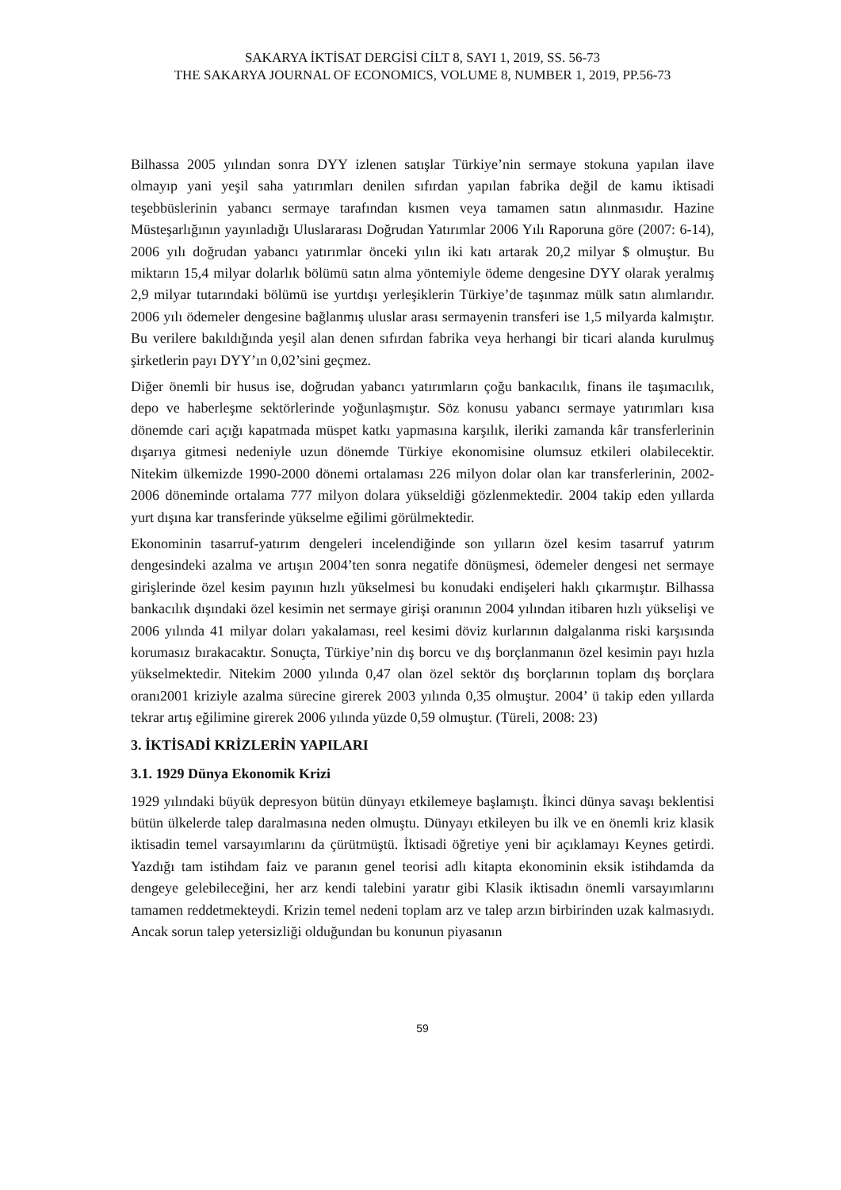SAKARYA İKTİSAT DERGİSİ CİLT 8, SAYI 1, 2019, SS. 56-73
THE SAKARYA JOURNAL OF ECONOMICS, VOLUME 8, NUMBER 1, 2019, PP.56-73
Bilhassa 2005 yılından sonra DYY izlenen satışlar Türkiye’nin sermaye stokuna yapılan ilave olmayıp yani yeşil saha yatırımları denilen sıfırdan yapılan fabrika değil de kamu iktisadi teşebbüslerinin yabancı sermaye tarafından kısmen veya tamamen satın alınmasıdır. Hazine Müsteşarlığının yayınladığı Uluslararası Doğrudan Yatırımlar 2006 Yılı Raporuna göre (2007: 6-14), 2006 yılı doğrudan yabancı yatırımlar önceki yılın iki katı artarak 20,2 milyar $ olmuştur. Bu miktarın 15,4 milyar dolarlık bölümü satın alma yöntemiyle ödeme dengesine DYY olarak yeralmış 2,9 milyar tutarındaki bölümü ise yurtdışı yerleşiklerin Türkiye’de taşınmaz mülk satın alımlarıdır. 2006 yılı ödemeler dengesine bağlanmış uluslar arası sermayenin transferi ise 1,5 milyarda kalmıştır. Bu verilere bakıldığında yeşil alan denen sıfırdan fabrika veya herhangi bir ticari alanda kurulmuş şirketlerin payı DYY’ın 0,02’sini geçmez.
Diğer önemli bir husus ise, doğrudan yabancı yatırımların çoğu bankacılık, finans ile taşımacılık, depo ve haberleşme sektörlerinde yoğunlaşmıştır. Söz konusu yabancı sermaye yatırımları kısa dönemde cari açığı kapatmada müspet katkı yapmasına karşılık, ileriki zamanda kâr transferlerinin dışarıya gitmesi nedeniyle uzun dönemde Türkiye ekonomisine olumsuz etkileri olabilecektir. Nitekim ülkemizde 1990-2000 dönemi ortalaması 226 milyon dolar olan kar transferlerinin, 2002-2006 döneminde ortalama 777 milyon dolara yükseldiği gözlenmektedir. 2004 takip eden yıllarda yurt dışına kar transferinde yükselme eğilimi görülmektedir.
Ekonominin tasarruf-yatırım dengeleri incelendiğinde son yılların özel kesim tasarruf yatırım dengesindeki azalma ve artışın 2004’ten sonra negatife dönüşmesi, ödemeler dengesi net sermaye girişlerinde özel kesim payının hızlı yükselmesi bu konudaki endişeleri haklı çıkarmıştır. Bilhassa bankacılık dışındaki özel kesimin net sermaye girişi oranının 2004 yılından itibaren hızlı yükselişi ve 2006 yılında 41 milyar doları yakalaması, reel kesimi döviz kurlarının dalgalanma riski karşısında korumasız bırakacaktır. Sonuçta, Türkiye’nin dış borcu ve dış borçlanmanın özel kesimin payı hızla yükselmektedir. Nitekim 2000 yılında 0,47 olan özel sektör dış borçlarının toplam dış borçlara oranı2001 kriziyle azalma sürecine girerek 2003 yılında 0,35 olmuştur. 2004’ ü takip eden yıllarda tekrar artış eğilimine girerek 2006 yılında yüzde 0,59 olmuştur. (Türeli, 2008: 23)
3. İKTİSADİ KRİZLERİN YAPILARI
3.1. 1929 Dünya Ekonomik Krizi
1929 yılındaki büyük depresyon bütün dünyayı etkilemeye başlamıştı. İkinci dünya savaşı beklentisi bütün ülkelerde talep daralmasına neden olmuştu. Dünyayı etkileyen bu ilk ve en önemli kriz klasik iktisadin temel varsayımlarını da çürütmüştü. İktisadi öğretiye yeni bir açıklamayı Keynes getirdi. Yazdığı tam istihdam faiz ve paranın genel teorisi adlı kitapta ekonominin eksik istihdamda da dengeye gelebileceğini, her arz kendi talebini yaratır gibi Klasik iktisadın önemli varsayımlarını tamamen reddetmekteydi. Krizin temel nedeni toplam arz ve talep arzın birbirinden uzak kalmasıydı. Ancak sorun talep yetersizliği olduğundan bu konunun piyasanın
59